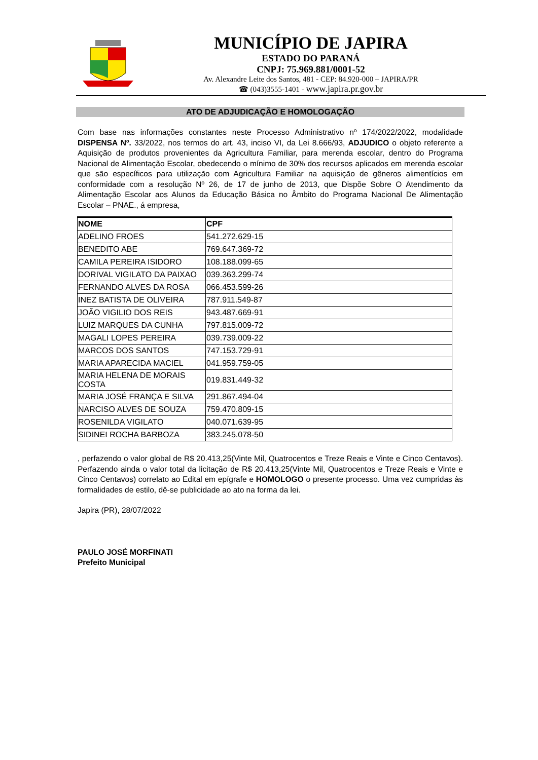MUNICÍPIO DE JAPIRA
ESTADO DO PARANÁ
CNPJ: 75.969.881/0001-52
Av. Alexandre Leite dos Santos, 481 - CEP: 84.920-000 – JAPIRA/PR
☎ (043)3555-1401 - www.japira.pr.gov.br
ATO DE ADJUDICAÇÃO E HOMOLOGAÇÃO
Com base nas informações constantes neste Processo Administrativo nº 174/2022/2022, modalidade DISPENSA Nº. 33/2022, nos termos do art. 43, inciso VI, da Lei 8.666/93, ADJUDICO o objeto referente a Aquisição de produtos provenientes da Agricultura Familiar, para merenda escolar, dentro do Programa Nacional de Alimentação Escolar, obedecendo o mínimo de 30% dos recursos aplicados em merenda escolar que são específicos para utilização com Agricultura Familiar na aquisição de gêneros alimentícios em conformidade com a resolução Nº 26, de 17 de junho de 2013, que Dispõe Sobre O Atendimento da Alimentação Escolar aos Alunos da Educação Básica no Âmbito do Programa Nacional De Alimentação Escolar – PNAE., á empresa,
| NOME | CPF |
| --- | --- |
| ADELINO FROES | 541.272.629-15 |
| BENEDITO ABE | 769.647.369-72 |
| CAMILA PEREIRA ISIDORO | 108.188.099-65 |
| DORIVAL VIGILATO DA PAIXAO | 039.363.299-74 |
| FERNANDO ALVES DA ROSA | 066.453.599-26 |
| INEZ BATISTA DE OLIVEIRA | 787.911.549-87 |
| JOÃO VIGILIO DOS REIS | 943.487.669-91 |
| LUIZ MARQUES DA CUNHA | 797.815.009-72 |
| MAGALI LOPES PEREIRA | 039.739.009-22 |
| MARCOS DOS SANTOS | 747.153.729-91 |
| MARIA APARECIDA MACIEL | 041.959.759-05 |
| MARIA HELENA DE MORAIS COSTA | 019.831.449-32 |
| MARIA JOSÉ FRANÇA E SILVA | 291.867.494-04 |
| NARCISO ALVES DE SOUZA | 759.470.809-15 |
| ROSENILDA VIGILATO | 040.071.639-95 |
| SIDINEI ROCHA BARBOZA | 383.245.078-50 |
, perfazendo o valor global de R$ 20.413,25(Vinte Mil, Quatrocentos e Treze Reais e Vinte e Cinco Centavos). Perfazendo ainda o valor total da licitação de R$ 20.413,25(Vinte Mil, Quatrocentos e Treze Reais e Vinte e Cinco Centavos) correlato ao Edital em epígrafe e HOMOLOGO o presente processo. Uma vez cumpridas às formalidades de estilo, dê-se publicidade ao ato na forma da lei.
Japira (PR), 28/07/2022
PAULO JOSÉ MORFINATI
Prefeito Municipal